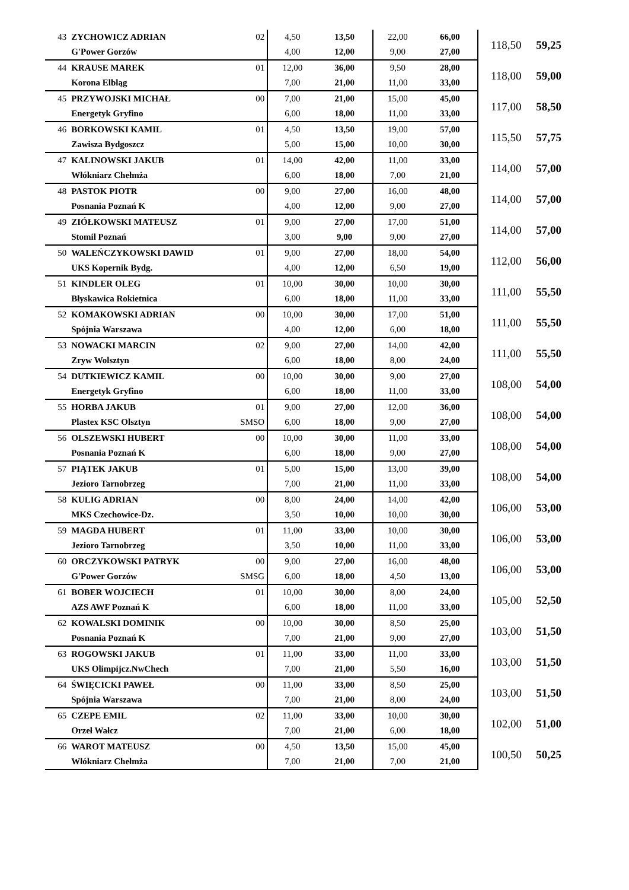| 43 | ZYCHOWICZ ADRIAN | 02 | 4,50 | 13,50 | 22,00 | 66,00 | 118,50 | 59,25 |
| | G'Power Gorzów | | 4,00 | 12,00 | 9,00 | 27,00 | | |
| 44 | KRAUSE MAREK | 01 | 12,00 | 36,00 | 9,50 | 28,00 | 118,00 | 59,00 |
| | Korona Elbląg | | 7,00 | 21,00 | 11,00 | 33,00 | | |
| 45 | PRZYWOJSKI MICHAŁ | 00 | 7,00 | 21,00 | 15,00 | 45,00 | 117,00 | 58,50 |
| | Energetyk Gryfino | | 6,00 | 18,00 | 11,00 | 33,00 | | |
| 46 | BORKOWSKI KAMIL | 01 | 4,50 | 13,50 | 19,00 | 57,00 | 115,50 | 57,75 |
| | Zawisza Bydgoszcz | | 5,00 | 15,00 | 10,00 | 30,00 | | |
| 47 | KALINOWSKI JAKUB | 01 | 14,00 | 42,00 | 11,00 | 33,00 | 114,00 | 57,00 |
| | Włókniarz Chełmża | | 6,00 | 18,00 | 7,00 | 21,00 | | |
| 48 | PASTOK PIOTR | 00 | 9,00 | 27,00 | 16,00 | 48,00 | 114,00 | 57,00 |
| | Posnania Poznań K | | 4,00 | 12,00 | 9,00 | 27,00 | | |
| 49 | ZIÓŁKOWSKI MATEUSZ | 01 | 9,00 | 27,00 | 17,00 | 51,00 | 114,00 | 57,00 |
| | Stomil Poznań | | 3,00 | 9,00 | 9,00 | 27,00 | | |
| 50 | WALEŃCZYKOWSKI DAWID | 01 | 9,00 | 27,00 | 18,00 | 54,00 | 112,00 | 56,00 |
| | UKS Kopernik Bydg. | | 4,00 | 12,00 | 6,50 | 19,00 | | |
| 51 | KINDLER OLEG | 01 | 10,00 | 30,00 | 10,00 | 30,00 | 111,00 | 55,50 |
| | Błyskawica Rokietnica | | 6,00 | 18,00 | 11,00 | 33,00 | | |
| 52 | KOMAKOWSKI ADRIAN | 00 | 10,00 | 30,00 | 17,00 | 51,00 | 111,00 | 55,50 |
| | Spójnia Warszawa | | 4,00 | 12,00 | 6,00 | 18,00 | | |
| 53 | NOWACKI MARCIN | 02 | 9,00 | 27,00 | 14,00 | 42,00 | 111,00 | 55,50 |
| | Zryw Wolsztyn | | 6,00 | 18,00 | 8,00 | 24,00 | | |
| 54 | DUTKIEWICZ KAMIL | 00 | 10,00 | 30,00 | 9,00 | 27,00 | 108,00 | 54,00 |
| | Energetyk Gryfino | | 6,00 | 18,00 | 11,00 | 33,00 | | |
| 55 | HORBA JAKUB | 01 | 9,00 | 27,00 | 12,00 | 36,00 | 108,00 | 54,00 |
| | Plastex KSC Olsztyn | SMSO | 6,00 | 18,00 | 9,00 | 27,00 | | |
| 56 | OLSZEWSKI HUBERT | 00 | 10,00 | 30,00 | 11,00 | 33,00 | 108,00 | 54,00 |
| | Posnania Poznań K | | 6,00 | 18,00 | 9,00 | 27,00 | | |
| 57 | PIĄTEK JAKUB | 01 | 5,00 | 15,00 | 13,00 | 39,00 | 108,00 | 54,00 |
| | Jezioro Tarnobrzeg | | 7,00 | 21,00 | 11,00 | 33,00 | | |
| 58 | KULIG ADRIAN | 00 | 8,00 | 24,00 | 14,00 | 42,00 | 106,00 | 53,00 |
| | MKS Czechowice-Dz. | | 3,50 | 10,00 | 10,00 | 30,00 | | |
| 59 | MAGDA HUBERT | 01 | 11,00 | 33,00 | 10,00 | 30,00 | 106,00 | 53,00 |
| | Jezioro Tarnobrzeg | | 3,50 | 10,00 | 11,00 | 33,00 | | |
| 60 | ORCZYKOWSKI PATRYK | 00 | 9,00 | 27,00 | 16,00 | 48,00 | 106,00 | 53,00 |
| | G'Power Gorzów | SMSG | 6,00 | 18,00 | 4,50 | 13,00 | | |
| 61 | BOBER WOJCIECH | 01 | 10,00 | 30,00 | 8,00 | 24,00 | 105,00 | 52,50 |
| | AZS AWF Poznań K | | 6,00 | 18,00 | 11,00 | 33,00 | | |
| 62 | KOWALSKI DOMINIK | 00 | 10,00 | 30,00 | 8,50 | 25,00 | 103,00 | 51,50 |
| | Posnania Poznań K | | 7,00 | 21,00 | 9,00 | 27,00 | | |
| 63 | ROGOWSKI JAKUB | 01 | 11,00 | 33,00 | 11,00 | 33,00 | 103,00 | 51,50 |
| | UKS Olimpijcz.NwChech | | 7,00 | 21,00 | 5,50 | 16,00 | | |
| 64 | ŚWIĘCICKI PAWEŁ | 00 | 11,00 | 33,00 | 8,50 | 25,00 | 103,00 | 51,50 |
| | Spójnia Warszawa | | 7,00 | 21,00 | 8,00 | 24,00 | | |
| 65 | CZEPE EMIL | 02 | 11,00 | 33,00 | 10,00 | 30,00 | 102,00 | 51,00 |
| | Orzeł Wałcz | | 7,00 | 21,00 | 6,00 | 18,00 | | |
| 66 | WAROT MATEUSZ | 00 | 4,50 | 13,50 | 15,00 | 45,00 | 100,50 | 50,25 |
| | Włókniarz Chełmża | | 7,00 | 21,00 | 7,00 | 21,00 | | |